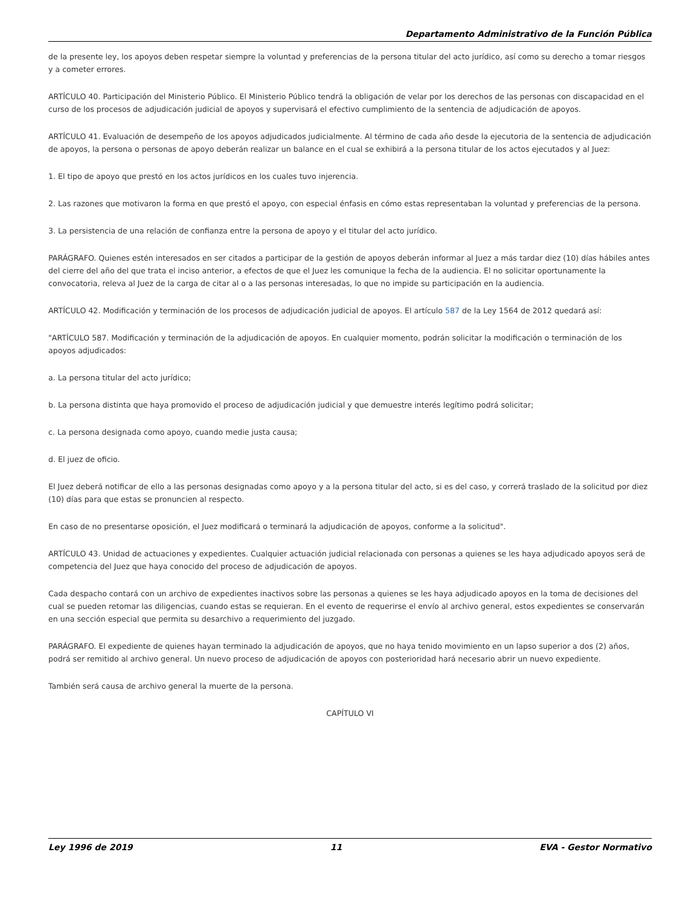Departamento Administrativo de la Función Pública
de la presente ley, los apoyos deben respetar siempre la voluntad y preferencias de la persona titular del acto jurídico, así como su derecho a tomar riesgos y a cometer errores.
ARTÍCULO 40. Participación del Ministerio Público. El Ministerio Público tendrá la obligación de velar por los derechos de las personas con discapacidad en el curso de los procesos de adjudicación judicial de apoyos y supervisará el efectivo cumplimiento de la sentencia de adjudicación de apoyos.
ARTÍCULO 41. Evaluación de desempeño de los apoyos adjudicados judicialmente. Al término de cada año desde la ejecutoria de la sentencia de adjudicación de apoyos, la persona o personas de apoyo deberán realizar un balance en el cual se exhibirá a la persona titular de los actos ejecutados y al Juez:
1. El tipo de apoyo que prestó en los actos jurídicos en los cuales tuvo injerencia.
2. Las razones que motivaron la forma en que prestó el apoyo, con especial énfasis en cómo estas representaban la voluntad y preferencias de la persona.
3. La persistencia de una relación de confianza entre la persona de apoyo y el titular del acto jurídico.
PARÁGRAFO. Quienes estén interesados en ser citados a participar de la gestión de apoyos deberán informar al Juez a más tardar diez (10) días hábiles antes del cierre del año del que trata el inciso anterior, a efectos de que el Juez les comunique la fecha de la audiencia. El no solicitar oportunamente la convocatoria, releva al Juez de la carga de citar al o a las personas interesadas, lo que no impide su participación en la audiencia.
ARTÍCULO 42. Modificación y terminación de los procesos de adjudicación judicial de apoyos. El artículo 587 de la Ley 1564 de 2012 quedará así:
"ARTÍCULO 587. Modificación y terminación de la adjudicación de apoyos. En cualquier momento, podrán solicitar la modificación o terminación de los apoyos adjudicados:
a. La persona titular del acto jurídico;
b. La persona distinta que haya promovido el proceso de adjudicación judicial y que demuestre interés legítimo podrá solicitar;
c. La persona designada como apoyo, cuando medie justa causa;
d. El juez de oficio.
El Juez deberá notificar de ello a las personas designadas como apoyo y a la persona titular del acto, si es del caso, y correrá traslado de la solicitud por diez (10) días para que estas se pronuncien al respecto.
En caso de no presentarse oposición, el Juez modificará o terminará la adjudicación de apoyos, conforme a la solicitud".
ARTÍCULO 43. Unidad de actuaciones y expedientes. Cualquier actuación judicial relacionada con personas a quienes se les haya adjudicado apoyos será de competencia del Juez que haya conocido del proceso de adjudicación de apoyos.
Cada despacho contará con un archivo de expedientes inactivos sobre las personas a quienes se les haya adjudicado apoyos en la toma de decisiones del cual se pueden retomar las diligencias, cuando estas se requieran. En el evento de requerirse el envío al archivo general, estos expedientes se conservarán en una sección especial que permita su desarchivo a requerimiento del juzgado.
PARÁGRAFO. El expediente de quienes hayan terminado la adjudicación de apoyos, que no haya tenido movimiento en un lapso superior a dos (2) años, podrá ser remitido al archivo general. Un nuevo proceso de adjudicación de apoyos con posterioridad hará necesario abrir un nuevo expediente.
También será causa de archivo general la muerte de la persona.
CAPÍTULO VI
Ley 1996 de 2019 11 EVA - Gestor Normativo